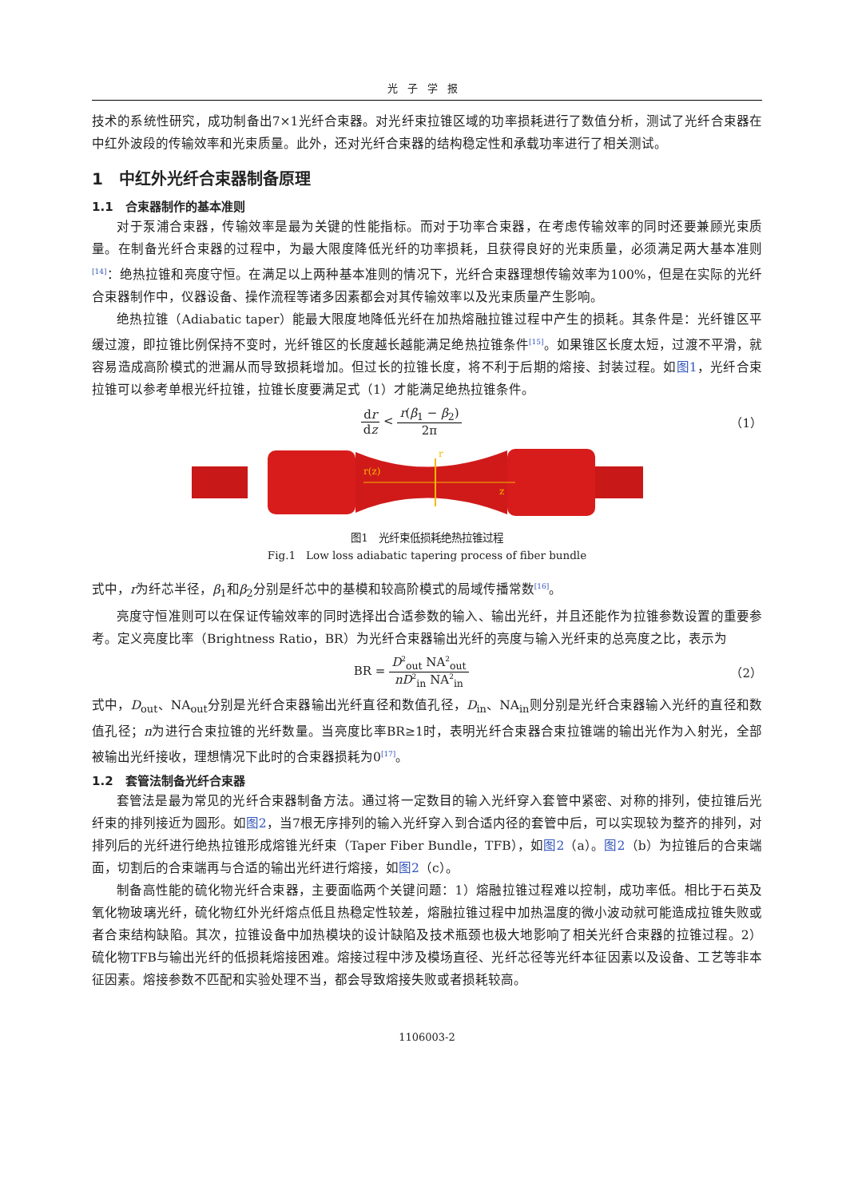光子学报
技术的系统性研究，成功制备出7×1光纤合束器。对光纤束拉锥区域的功率损耗进行了数值分析，测试了光纤合束器在中红外波段的传输效率和光束质量。此外，还对光纤合束器的结构稳定性和承载功率进行了相关测试。
1　中红外光纤合束器制备原理
1.1　合束器制作的基本准则
对于泵浦合束器，传输效率是最为关键的性能指标。而对于功率合束器，在考虑传输效率的同时还要兼顾光束质量。在制备光纤合束器的过程中，为最大限度降低光纤的功率损耗，且获得良好的光束质量，必须满足两大基本准则<sup>[14]</sup>：绝热拉锥和亮度守恒。在满足以上两种基本准则的情况下，光纤合束器理想传输效率为100%，但是在实际的光纤合束器制作中，仪器设备、操作流程等诸多因素都会对其传输效率以及光束质量产生影响。
绝热拉锥（Adiabatic taper）能最大限度地降低光纤在加热熔融拉锥过程中产生的损耗。其条件是：光纤锥区平缓过渡，即拉锥比例保持不变时，光纤锥区的长度越长越能满足绝热拉锥条件<sup>[15]</sup>。如果锥区长度太短，过渡不平滑，就容易造成高阶模式的泄漏从而导致损耗增加。但过长的拉锥长度，将不利于后期的熔接、封装过程。如图1，光纤合束拉锥可以参考单根光纤拉锥，拉锥长度要满足式（1）才能满足绝热拉锥条件。
dr dz < r(β<sub>1</sub> − β<sub>2</sub>) 2π （1）
r(z)
r
z
图1　光纤束低损耗绝热拉锥过程
Fig.1　Low loss adiabatic tapering process of fiber bundle
式中，r为纤芯半径，β<sub>1</sub>和β<sub>2</sub>分别是纤芯中的基模和较高阶模式的局域传播常数<sup>[16]</sup>。
亮度守恒准则可以在保证传输效率的同时选择出合适参数的输入、输出光纤，并且还能作为拉锥参数设置的重要参考。定义亮度比率（Brightness Ratio，BR）为光纤合束器输出光纤的亮度与输入光纤束的总亮度之比，表示为
BR = D<sup>2</sup><sub>out</sub> NA<sup>2</sup><sub>out</sub> nD<sup>2</sup><sub>in</sub> NA<sup>2</sup><sub>in</sub> （2）
式中，D<sub>out</sub>、NA<sub>out</sub>分别是光纤合束器输出光纤直径和数值孔径，D<sub>in</sub>、NA<sub>in</sub>则分别是光纤合束器输入光纤的直径和数值孔径；n为进行合束拉锥的光纤数量。当亮度比率BR≥1时，表明光纤合束器合束拉锥端的输出光作为入射光，全部被输出光纤接收，理想情况下此时的合束器损耗为0<sup>[17]</sup>。
1.2　套管法制备光纤合束器
套管法是最为常见的光纤合束器制备方法。通过将一定数目的输入光纤穿入套管中紧密、对称的排列，使拉锥后光纤束的排列接近为圆形。如图2，当7根无序排列的输入光纤穿入到合适内径的套管中后，可以实现较为整齐的排列，对排列后的光纤进行绝热拉锥形成熔锥光纤束（Taper Fiber Bundle，TFB），如图2（a）。图2（b）为拉锥后的合束端面，切割后的合束端再与合适的输出光纤进行熔接，如图2（c）。
制备高性能的硫化物光纤合束器，主要面临两个关键问题：1）熔融拉锥过程难以控制，成功率低。相比于石英及氧化物玻璃光纤，硫化物红外光纤熔点低且热稳定性较差，熔融拉锥过程中加热温度的微小波动就可能造成拉锥失败或者合束结构缺陷。其次，拉锥设备中加热模块的设计缺陷及技术瓶颈也极大地影响了相关光纤合束器的拉锥过程。2）硫化物TFB与输出光纤的低损耗熔接困难。熔接过程中涉及模场直径、光纤芯径等光纤本征因素以及设备、工艺等非本征因素。熔接参数不匹配和实验处理不当，都会导致熔接失败或者损耗较高。
1106003-2